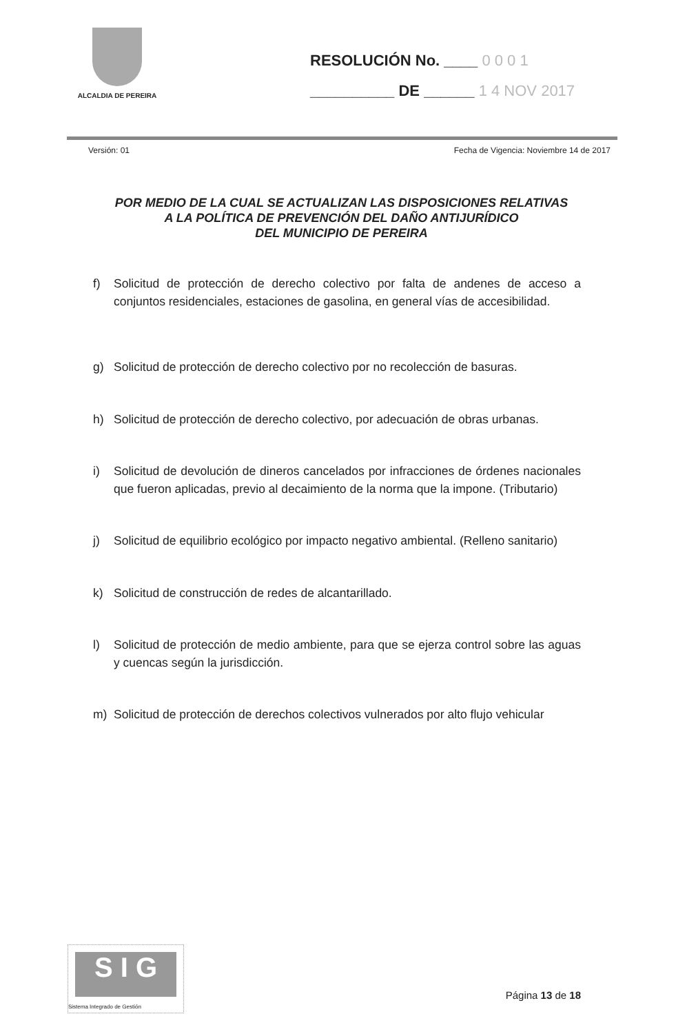ALCALDIA DE PEREIRA
RESOLUCIÓN No. ____ 0 0 0 1
__________ DE ______ 1 4 NOV 2017
Versión: 01 Fecha de Vigencia: Noviembre 14 de 2017
POR MEDIO DE LA CUAL SE ACTUALIZAN LAS DISPOSICIONES RELATIVAS
A LA POLÍTICA DE PREVENCIÓN DEL DAÑO ANTIJURÍDICO
DEL MUNICIPIO DE PEREIRA
f) Solicitud de protección de derecho colectivo por falta de andenes de acceso a conjuntos residenciales, estaciones de gasolina, en general vías de accesibilidad.
g) Solicitud de protección de derecho colectivo por no recolección de basuras.
h) Solicitud de protección de derecho colectivo, por adecuación de obras urbanas.
i) Solicitud de devolución de dineros cancelados por infracciones de órdenes nacionales que fueron aplicadas, previo al decaimiento de la norma que la impone. (Tributario)
j) Solicitud de equilibrio ecológico por impacto negativo ambiental. (Relleno sanitario)
k) Solicitud de construcción de redes de alcantarillado.
l) Solicitud de protección de medio ambiente, para que se ejerza control sobre las aguas y cuencas según la jurisdicción.
m) Solicitud de protección de derechos colectivos vulnerados por alto flujo vehicular
S I G
Sistema Integrado de Gestión
Página 13 de 18